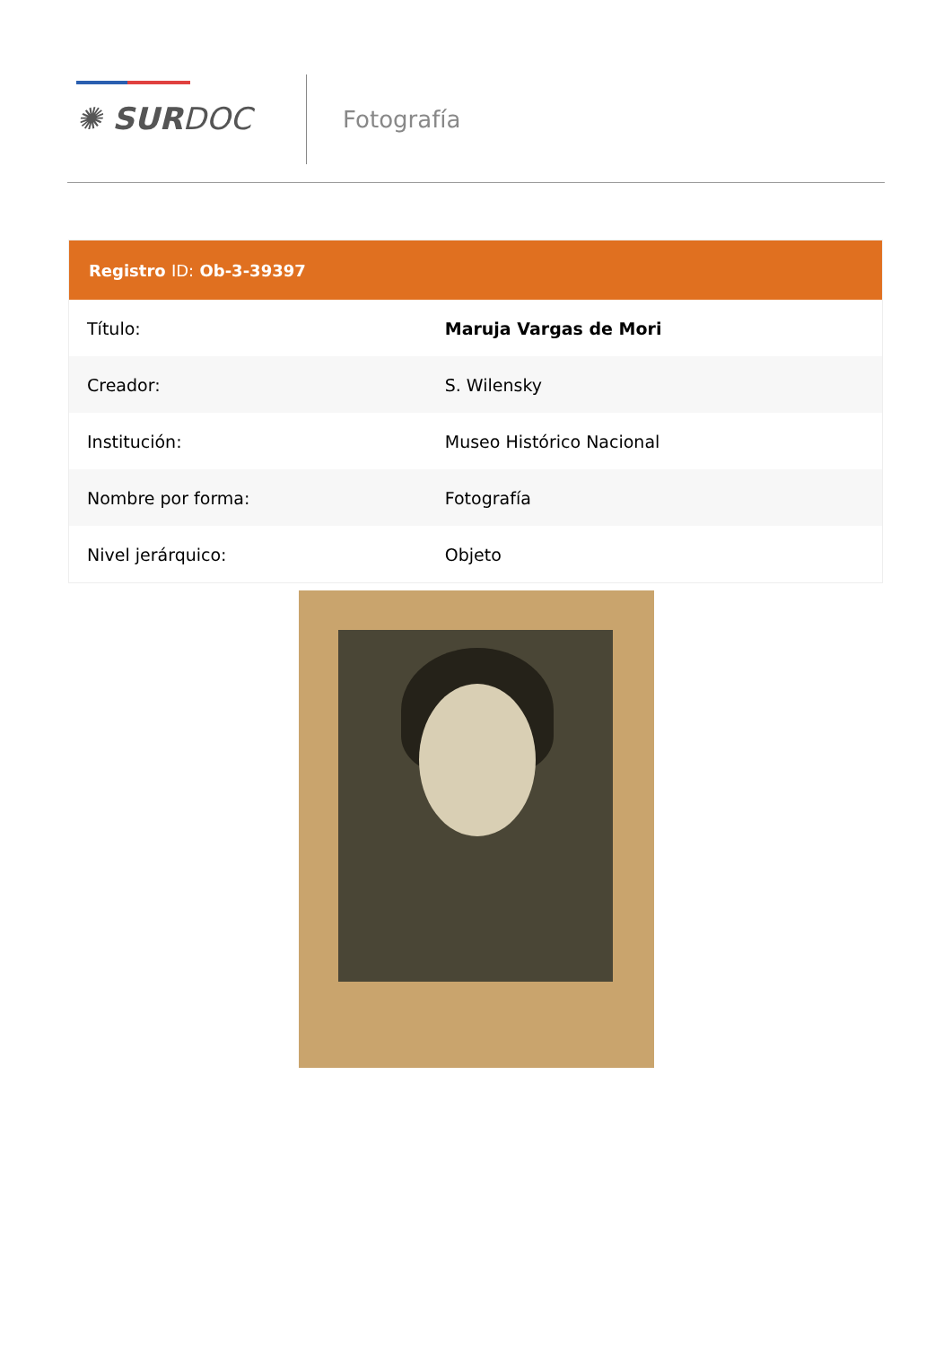✺ SURDOC Fotografía
| Registro ID: Ob-3-39397 | |
| --- | --- |
| Título: | Maruja Vargas de Mori |
| Creador: | S. Wilensky |
| Institución: | Museo Histórico Nacional |
| Nombre por forma: | Fotografía |
| Nivel jerárquico: | Objeto |